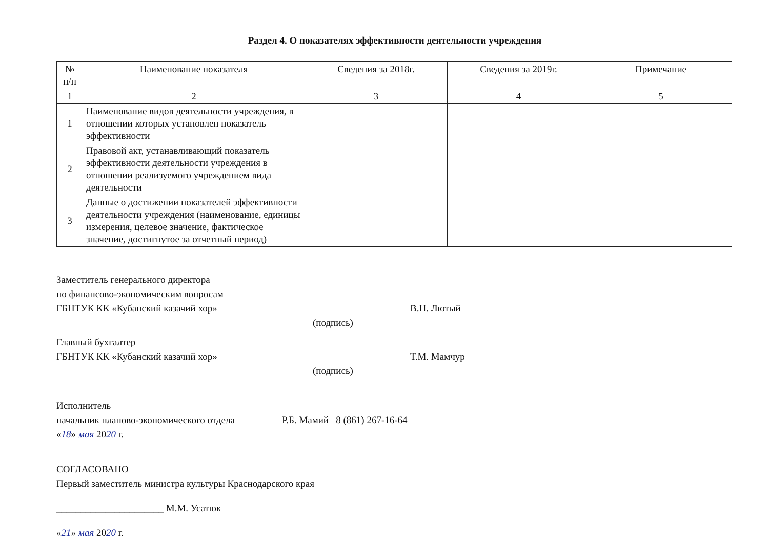Раздел 4. О показателях эффективности деятельности учреждения
| № п/п | Наименование показателя | Сведения за 2018г. | Сведения за 2019г. | Примечание |
| --- | --- | --- | --- | --- |
| 1 | 2 | 3 | 4 | 5 |
| 1 | Наименование видов деятельности учреждения, в отношении которых установлен показатель эффективности | | | |
| 2 | Правовой акт, устанавливающий показатель эффективности деятельности учреждения в отношении реализуемого учреждением вида деятельности | | | |
| 3 | Данные о достижении показателей эффективности деятельности учреждения (наименование, единицы измерения, целевое значение, фактическое значение, достигнутое за отчетный период) | | | |
Заместитель генерального директора
по финансово-экономическим вопросам
ГБНТУК КК «Кубанский казачий хор» В.Н. Лютый
(подпись)
Главный бухгалтер
ГБНТУК КК «Кубанский казачий хор» Т.М. Мамчур
(подпись)
Исполнитель
начальник планово-экономического отдела
Р.Б. Мамий 8 (861) 267-16-64
«18» мая 2020 г.
СОГЛАСОВАНО
Первый заместитель министра культуры Краснодарского края
______________________ М.М. Усатюк
«21» мая 2020 г.